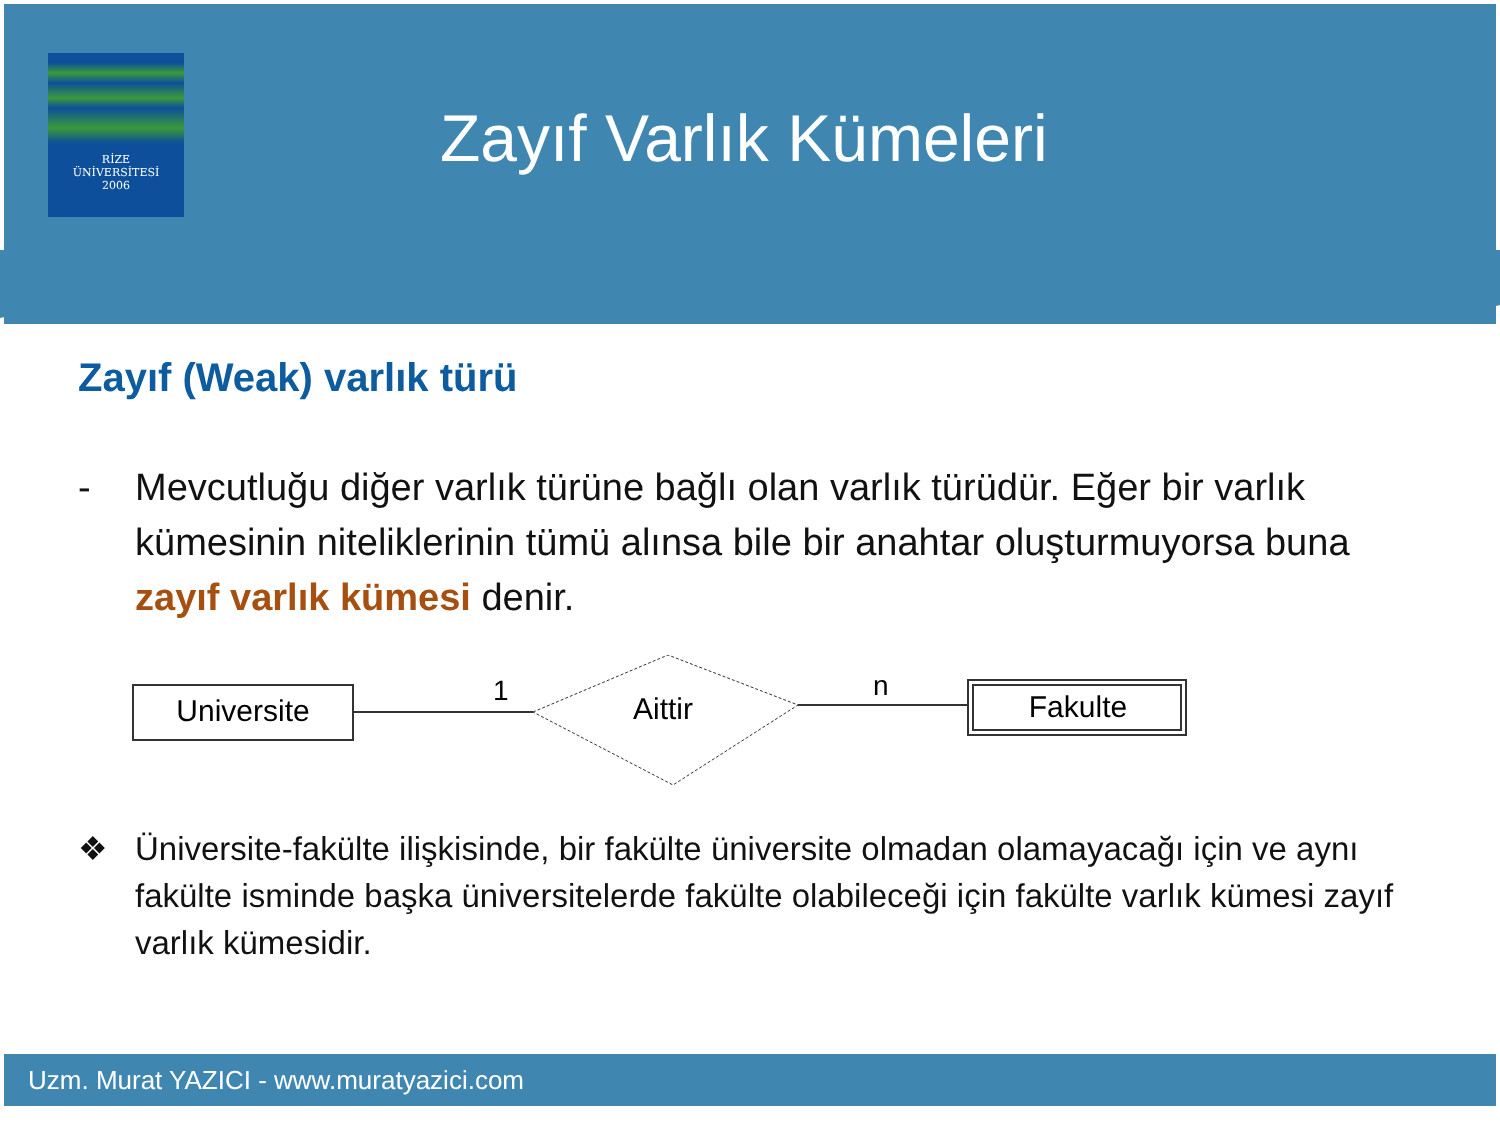RİZE
ÜNİVERSİTESİ
2006
Zayıf Varlık Kümeleri
Zayıf (Weak) varlık türü
- Mevcutluğu diğer varlık türüne bağlı olan varlık türüdür. Eğer bir varlık kümesinin niteliklerinin tümü alınsa bile bir anahtar oluşturmuyorsa buna zayıf varlık kümesi denir.
Universite
1
Aittir
n
Fakulte
❖ Üniversite-fakülte ilişkisinde, bir fakülte üniversite olmadan olamayacağı için ve aynı fakülte isminde başka üniversitelerde fakülte olabileceği için fakülte varlık kümesi zayıf varlık kümesidir.
Uzm. Murat YAZICI - www.muratyazici.com